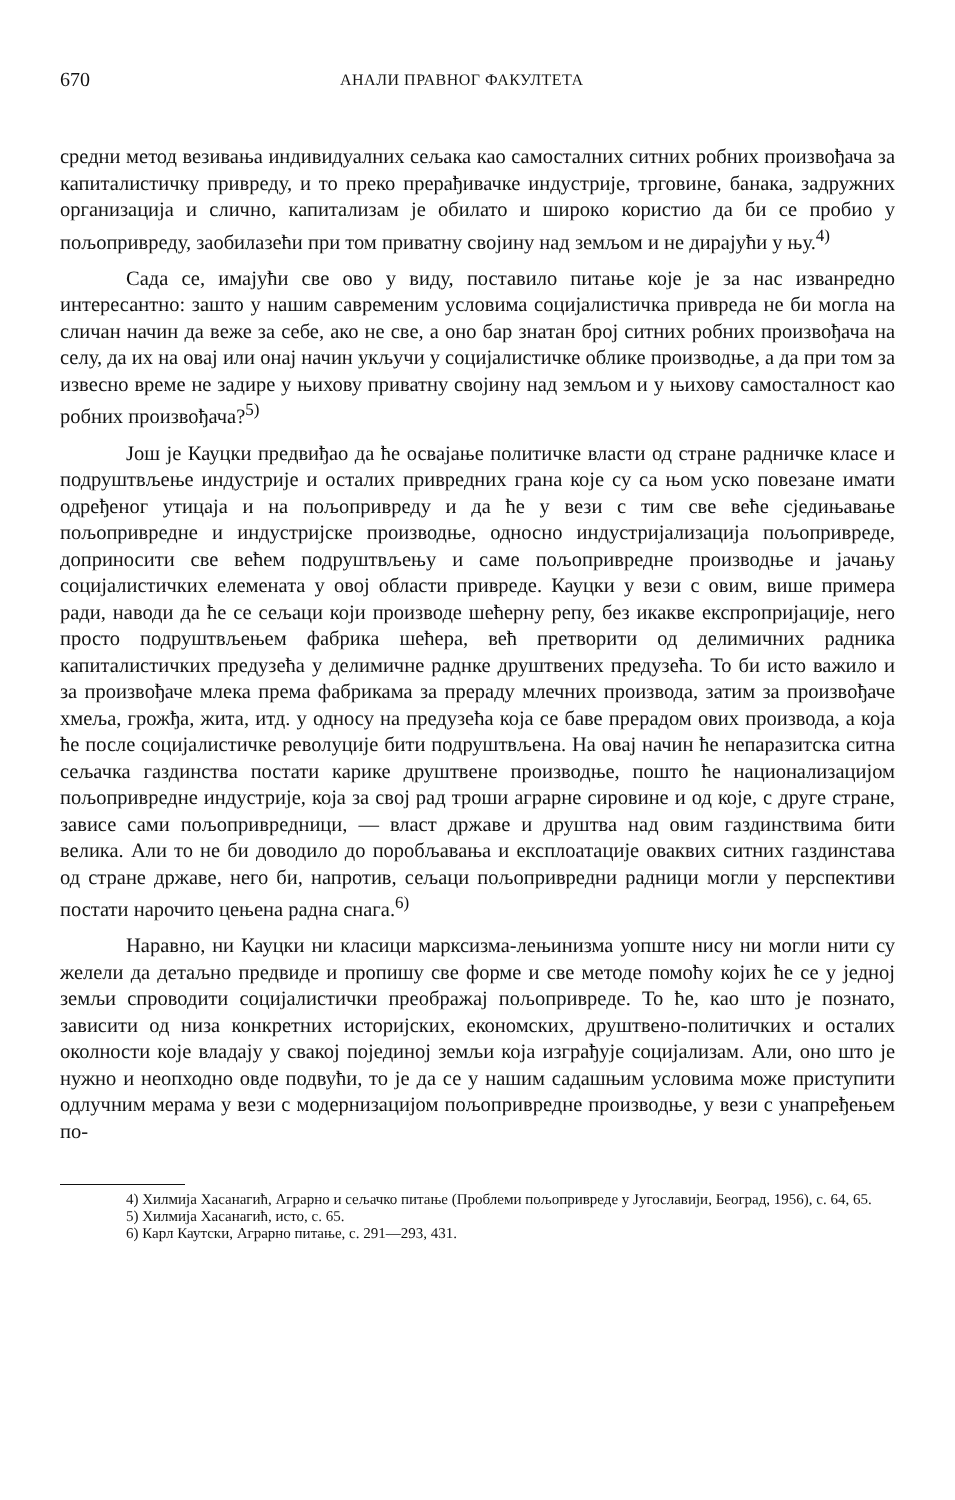670 АНАЛИ ПРАВНОГ ФАКУЛТЕТА
средни метод везивања индивидуалних сељака као самосталних ситних робних произвођача за капиталистичку привреду, и то преко прерађивачке индустрије, трговине, банака, задружних организација и слично, капитализам је обилато и широко користио да би се пробио у пољопривреду, заобилазећи при том приватну својину над земљом и не дирајући у њу.<sup>4)</sup>
Сада се, имајући све ово у виду, поставило питање које је за нас изванредно интересантно: зашто у нашим савременим условима социјалистичка привреда не би могла на сличан начин да веже за себе, ако не све, а оно бар знатан број ситних робних произвођача на селу, да их на овај или онај начин укључи у социјалистичке облике производње, а да при том за извесно време не задире у њихову приватну својину над земљом и у њихову самосталност као робних произвођача?<sup>5)</sup>
Још је Кауцки предвиђао да ће освајање политичке власти од стране радничке класе и подруштвљење индустрије и осталих привредних грана које су са њом уско повезане имати одређеног утицаја и на пољопривреду и да ће у вези с тим све веће сједињавање пољопривредне и индустријске производње, односно индустријализација пољопривреде, доприносити све већем подруштвљењу и саме пољопривредне производње и јачању социјалистичких елемената у овој области привреде. Кауцки у вези с овим, више примера ради, наводи да ће се сељаци који производе шећерну репу, без икакве експропријације, него просто подруштвљењем фабрика шећера, већ претворити од делимичних радника капиталистичких предузећа у делимичне раднке друштвених предузећа. То би исто важило и за произвођаче млека према фабрикама за прераду млечних производа, затим за произвођаче хмеља, грожђа, жита, итд. у односу на предузећа која се баве прерадом ових производа, а која ће после социјалистичке револуције бити подруштвљена. На овај начин ће непаразитска ситна сељачка газдинства постати карике друштвене производње, пошто ће национализацијом пољопривредне индустрије, која за свој рад троши аграрне сировине и од које, с друге стране, зависе сами пољопривредници, — власт државе и друштва над овим газдинствима бити велика. Али то не би доводило до поробљавања и експлоатације оваквих ситних газдинстава од стране државе, него би, напротив, сељаци пољопривредни радници могли у перспективи постати нарочито цењена радна снага.<sup>6)</sup>
Наравно, ни Кауцки ни класици марксизма-лењинизма уопште нису ни могли нити су желели да детаљно предвиде и пропишу све форме и све методе помоћу којих ће се у једној земљи спроводити социјалистички преображај пољопривреде. То ће, као што је познато, зависити од низа конкретних историјских, економских, друштвено-политичких и осталих околности које владају у свакој појединој земљи која изграђује социјализам. Али, оно што је нужно и неопходно овде подвући, то је да се у нашим садашњим условима може приступити одлучним мерама у вези с модернизацијом пољопривредне производње, у вези с унапређењем по-
4) Хилмија Хасанагић, Аграрно и сељачко питање (Проблеми пољопривреде у Југославији, Београд, 1956), с. 64, 65.
5) Хилмија Хасанагић, исто, с. 65.
6) Карл Каутски, Аграрно питање, с. 291—293, 431.